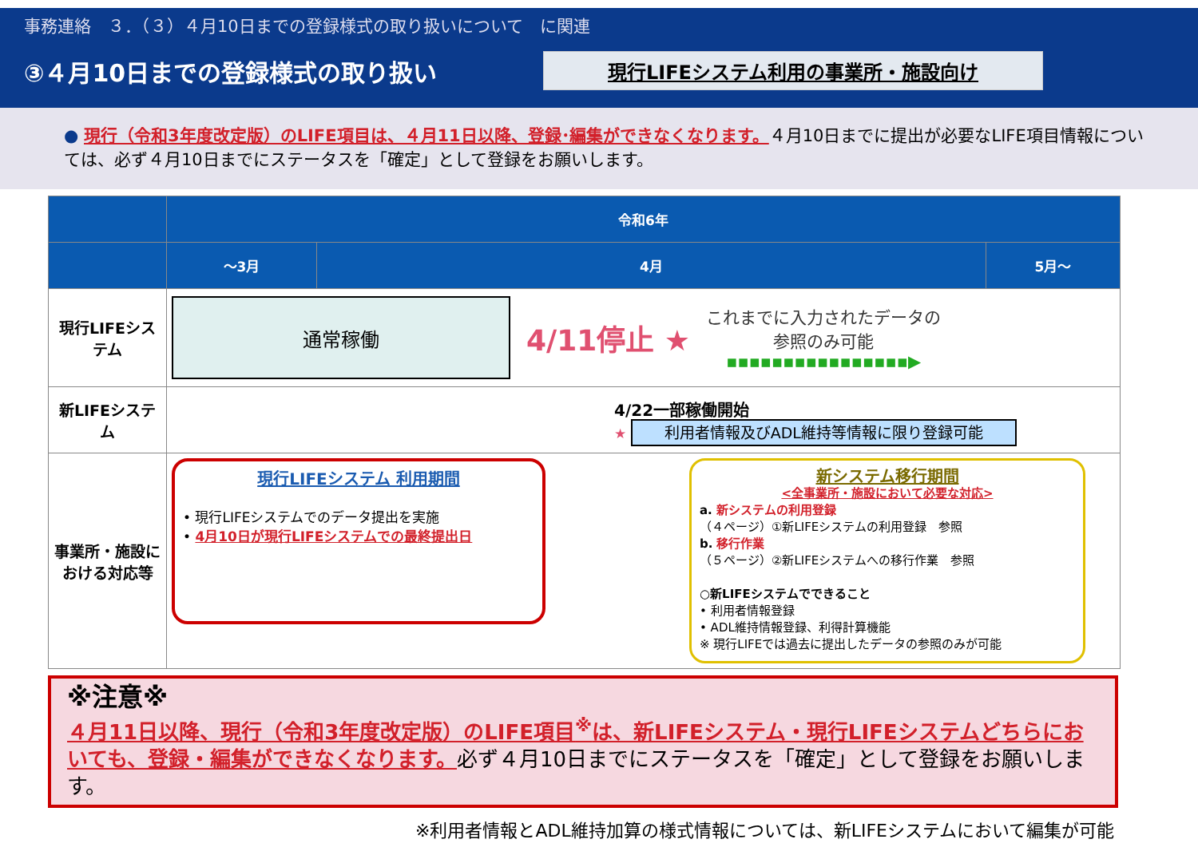事務連絡　３．（３）４月10日までの登録様式の取り扱いについて　に関連
③４月10日までの登録様式の取り扱い
現行LIFEシステム利用の事業所・施設向け
● 現行（令和3年度改定版）のLIFE項目は、４月11日以降、登録･編集ができなくなります。４月10日までに提出が必要なLIFE項目情報については、必ず４月10日までにステータスを「確定」として登録をお願いします。
| | 令和6年 | | |
| --- | --- | --- | --- |
| | ～3月 | 4月 | 5月～ |
| 現行LIFEシステム | 通常稼働 4/11停止 ★ これまでに入力されたデータの 参照のみ可能 ▪▪▪▪▪▪▪▪▪▪▪▪▪▪▪▪▶ | | |
| 新LIFEシステム | 4/22一部稼働開始 ★ 利用者情報及びADL維持等情報に限り登録可能 | | |
| 事業所・施設における対応等 | 現行LIFEシステム 利用期間 • 現行LIFEシステムでのデータ提出を実施 • 4月10日が現行LIFEシステムでの最終提出日 新システム移行期間 <全事業所・施設において必要な対応> a. 新システムの利用登録 （４ページ）①新LIFEシステムの利用登録 参照 b. 移行作業 （５ページ）②新LIFEシステムへの移行作業 参照 ○新LIFEシステムでできること • 利用者情報登録 • ADL維持情報登録、利得計算機能 ※ 現行LIFEでは過去に提出したデータの参照のみが可能 | | |
※注意※
４月11日以降、現行（令和3年度改定版）のLIFE項目<sup>※</sup>は、新LIFEシステム・現行LIFEシステムどちらにおいても、登録・編集ができなくなります。必ず４月10日までにステータスを「確定」として登録をお願いします。
※利用者情報とADL維持加算の様式情報については、新LIFEシステムにおいて編集が可能